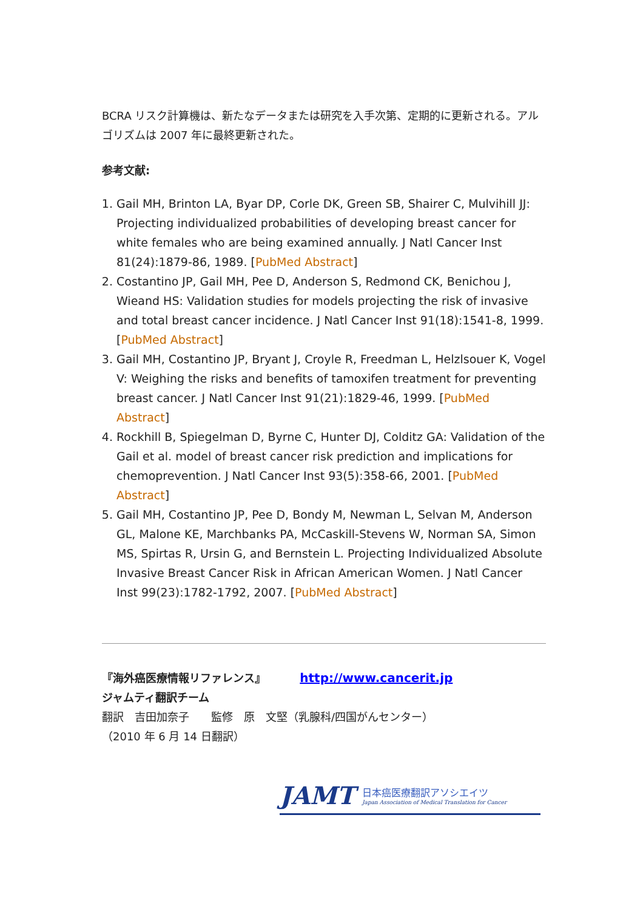BCRA リスク計算機は、新たなデータまたは研究を入手次第、定期的に更新される。アルゴリズムは 2007 年に最終更新された。
参考文献:
1. Gail MH, Brinton LA, Byar DP, Corle DK, Green SB, Shairer C, Mulvihill JJ: Projecting individualized probabilities of developing breast cancer for white females who are being examined annually. J Natl Cancer Inst 81(24):1879-86, 1989. [PubMed Abstract]
2. Costantino JP, Gail MH, Pee D, Anderson S, Redmond CK, Benichou J, Wieand HS: Validation studies for models projecting the risk of invasive and total breast cancer incidence. J Natl Cancer Inst 91(18):1541-8, 1999. [PubMed Abstract]
3. Gail MH, Costantino JP, Bryant J, Croyle R, Freedman L, Helzlsouer K, Vogel V: Weighing the risks and benefits of tamoxifen treatment for preventing breast cancer. J Natl Cancer Inst 91(21):1829-46, 1999. [PubMed Abstract]
4. Rockhill B, Spiegelman D, Byrne C, Hunter DJ, Colditz GA: Validation of the Gail et al. model of breast cancer risk prediction and implications for chemoprevention. J Natl Cancer Inst 93(5):358-66, 2001. [PubMed Abstract]
5. Gail MH, Costantino JP, Pee D, Bondy M, Newman L, Selvan M, Anderson GL, Malone KE, Marchbanks PA, McCaskill-Stevens W, Norman SA, Simon MS, Spirtas R, Ursin G, and Bernstein L. Projecting Individualized Absolute Invasive Breast Cancer Risk in African American Women. J Natl Cancer Inst 99(23):1782-1792, 2007. [PubMed Abstract]
『海外癌医療情報リファレンス』 http://www.cancerit.jp
ジャムティ翻訳チーム
翻訳　吉田加奈子　　監修　原　文堅（乳腺科/四国がんセンター）
（2010 年 6 月 14 日翻訳）
JAMT
日本癌医療翻訳アソシエイツ
Japan Association of Medical Translation for Cancer